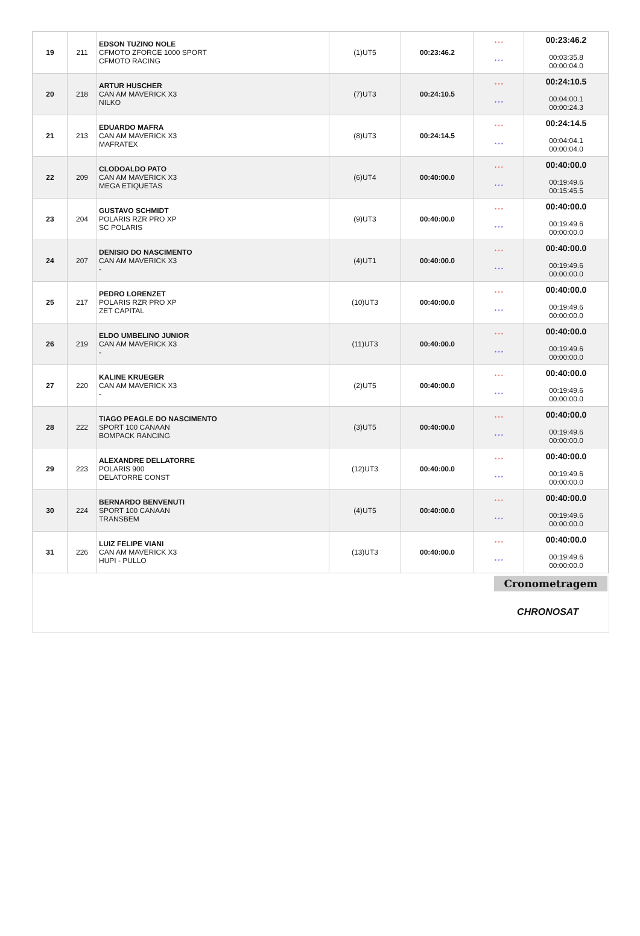| 19 | 211 | EDSON TUZINO NOLE CFMOTO ZFORCE 1000 SPORT CFMOTO RACING | (1)UT5 | 00:23:46.2 | * * * * * * | 00:23:46.2 00:03:35.8 00:00:04.0 |
| 20 | 218 | ARTUR HUSCHER CAN AM MAVERICK X3 NILKO | (7)UT3 | 00:24:10.5 | * * * * * * | 00:24:10.5 00:04:00.1 00:00:24.3 |
| 21 | 213 | EDUARDO MAFRA CAN AM MAVERICK X3 MAFRATEX | (8)UT3 | 00:24:14.5 | * * * * * * | 00:24:14.5 00:04:04.1 00:00:04.0 |
| 22 | 209 | CLODOALDO PATO CAN AM MAVERICK X3 MEGA ETIQUETAS | (6)UT4 | 00:40:00.0 | * * * * * * | 00:40:00.0 00:19:49.6 00:15:45.5 |
| 23 | 204 | GUSTAVO SCHMIDT POLARIS RZR PRO XP SC POLARIS | (9)UT3 | 00:40:00.0 | * * * * * * | 00:40:00.0 00:19:49.6 00:00:00.0 |
| 24 | 207 | DENISIO DO NASCIMENTO CAN AM MAVERICK X3 - | (4)UT1 | 00:40:00.0 | * * * * * * | 00:40:00.0 00:19:49.6 00:00:00.0 |
| 25 | 217 | PEDRO LORENZET POLARIS RZR PRO XP ZET CAPITAL | (10)UT3 | 00:40:00.0 | * * * * * * | 00:40:00.0 00:19:49.6 00:00:00.0 |
| 26 | 219 | ELDO UMBELINO JUNIOR CAN AM MAVERICK X3 - | (11)UT3 | 00:40:00.0 | * * * * * * | 00:40:00.0 00:19:49.6 00:00:00.0 |
| 27 | 220 | KALINE KRUEGER CAN AM MAVERICK X3 - | (2)UT5 | 00:40:00.0 | * * * * * * | 00:40:00.0 00:19:49.6 00:00:00.0 |
| 28 | 222 | TIAGO PEAGLE DO NASCIMENTO SPORT 100 CANAAN BOMPACK RANCING | (3)UT5 | 00:40:00.0 | * * * * * * | 00:40:00.0 00:19:49.6 00:00:00.0 |
| 29 | 223 | ALEXANDRE DELLATORRE POLARIS 900 DELATORRE CONST | (12)UT3 | 00:40:00.0 | * * * * * * | 00:40:00.0 00:19:49.6 00:00:00.0 |
| 30 | 224 | BERNARDO BENVENUTI SPORT 100 CANAAN TRANSBEM | (4)UT5 | 00:40:00.0 | * * * * * * | 00:40:00.0 00:19:49.6 00:00:00.0 |
| 31 | 226 | LUIZ FELIPE VIANI CAN AM MAVERICK X3 HUPI - PULLO | (13)UT3 | 00:40:00.0 | * * * * * * | 00:40:00.0 00:19:49.6 00:00:00.0 |
Cronometragem
CHRONOSAT